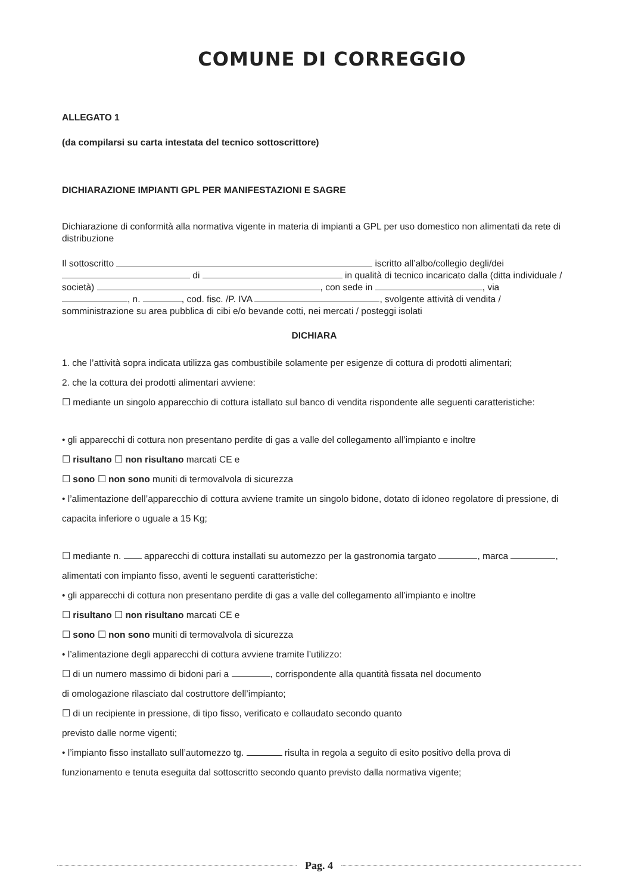COMUNE DI CORREGGIO
ALLEGATO 1
(da compilarsi su carta intestata del tecnico sottoscrittore)
DICHIARAZIONE IMPIANTI GPL PER MANIFESTAZIONI E SAGRE
Dichiarazione di conformità alla normativa vigente in materia di impianti a GPL per uso domestico non alimentati da rete di distribuzione
Il sottoscritto iscritto all’albo/collegio degli/dei di in qualità di tecnico incaricato dalla (ditta individuale / società) , con sede in , via , n. , cod. fisc. /P. IVA , svolgente attività di vendita / somministrazione su area pubblica di cibi e/o bevande cotti, nei mercati / posteggi isolati
DICHIARA
1. che l’attività sopra indicata utilizza gas combustibile solamente per esigenze di cottura di prodotti alimentari;
2. che la cottura dei prodotti alimentari avviene:
☐ mediante un singolo apparecchio di cottura istallato sul banco di vendita rispondente alle seguenti caratteristiche:
• gli apparecchi di cottura non presentano perdite di gas a valle del collegamento all’impianto e inoltre
☐ risultano ☐ non risultano marcati CE e
☐ sono ☐ non sono muniti di termovalvola di sicurezza
• l’alimentazione dell’apparecchio di cottura avviene tramite un singolo bidone, dotato di idoneo regolatore di pressione, di capacita inferiore o uguale a 15 Kg;
☐ mediante n. apparecchi di cottura installati su automezzo per la gastronomia targato , marca , alimentati con impianto fisso, aventi le seguenti caratteristiche:
• gli apparecchi di cottura non presentano perdite di gas a valle del collegamento all’impianto e inoltre
☐ risultano ☐ non risultano marcati CE e
☐ sono ☐ non sono muniti di termovalvola di sicurezza
• l’alimentazione degli apparecchi di cottura avviene tramite l’utilizzo:
☐ di un numero massimo di bidoni pari a , corrispondente alla quantità fissata nel documento
di omologazione rilasciato dal costruttore dell’impianto;
☐ di un recipiente in pressione, di tipo fisso, verificato e collaudato secondo quanto
previsto dalle norme vigenti;
• l’impianto fisso installato sull’automezzo tg. risulta in regola a seguito di esito positivo della prova di funzionamento e tenuta eseguita dal sottoscritto secondo quanto previsto dalla normativa vigente;
Pag. 4